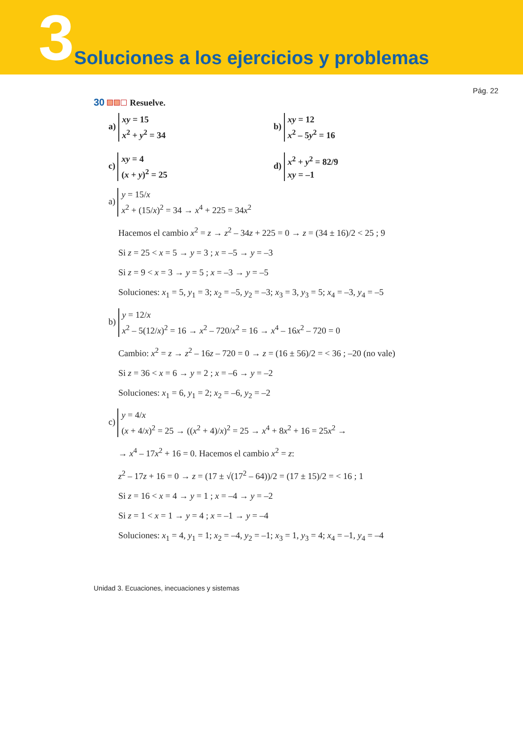3 Soluciones a los ejercicios y problemas
Pág. 22
30 Resuelve.
a) xy = 15
x<sup>2</sup> + y<sup>2</sup> = 34
b) xy = 12
x<sup>2</sup> – 5y<sup>2</sup> = 16
c) xy = 4
(x + y)<sup>2</sup> = 25
d) x<sup>2</sup> + y<sup>2</sup> = 82/9
xy = –1
a) y = 15/x
x<sup>2</sup> + (15/x)<sup>2</sup> = 34 → x<sup>4</sup> + 225 = 34x<sup>2</sup>
Hacemos el cambio x<sup>2</sup> = z → z<sup>2</sup> – 34z + 225 = 0 → z = (34 ± 16)/2 < 25 ; 9
Si z = 25 < x = 5 → y = 3 ; x = –5 → y = –3
Si z = 9 < x = 3 → y = 5 ; x = –3 → y = –5
Soluciones: x<sub>1</sub> = 5, y<sub>1</sub> = 3; x<sub>2</sub> = –5, y<sub>2</sub> = –3; x<sub>3</sub> = 3, y<sub>3</sub> = 5; x<sub>4</sub> = –3, y<sub>4</sub> = –5
b) y = 12/x
x<sup>2</sup> – 5(12/x)<sup>2</sup> = 16 → x<sup>2</sup> – 720/x<sup>2</sup> = 16 → x<sup>4</sup> – 16x<sup>2</sup> – 720 = 0
Cambio: x<sup>2</sup> = z → z<sup>2</sup> – 16z – 720 = 0 → z = (16 ± 56)/2 = < 36 ; –20 (no vale)
Si z = 36 < x = 6 → y = 2 ; x = –6 → y = –2
Soluciones: x<sub>1</sub> = 6, y<sub>1</sub> = 2; x<sub>2</sub> = –6, y<sub>2</sub> = –2
c) y = 4/x
(x + 4/x)<sup>2</sup> = 25 → ((x<sup>2</sup> + 4)/x)<sup>2</sup> = 25 → x<sup>4</sup> + 8x<sup>2</sup> + 16 = 25x<sup>2</sup> →
→ x<sup>4</sup> – 17x<sup>2</sup> + 16 = 0. Hacemos el cambio x<sup>2</sup> = z:
z<sup>2</sup> – 17z + 16 = 0 → z = (17 ± √(17<sup>2</sup> – 64))/2 = (17 ± 15)/2 = < 16 ; 1
Si z = 16 < x = 4 → y = 1 ; x = –4 → y = –2
Si z = 1 < x = 1 → y = 4 ; x = –1 → y = –4
Soluciones: x<sub>1</sub> = 4, y<sub>1</sub> = 1; x<sub>2</sub> = –4, y<sub>2</sub> = –1; x<sub>3</sub> = 1, y<sub>3</sub> = 4; x<sub>4</sub> = –1, y<sub>4</sub> = –4
Unidad 3. Ecuaciones, inecuaciones y sistemas